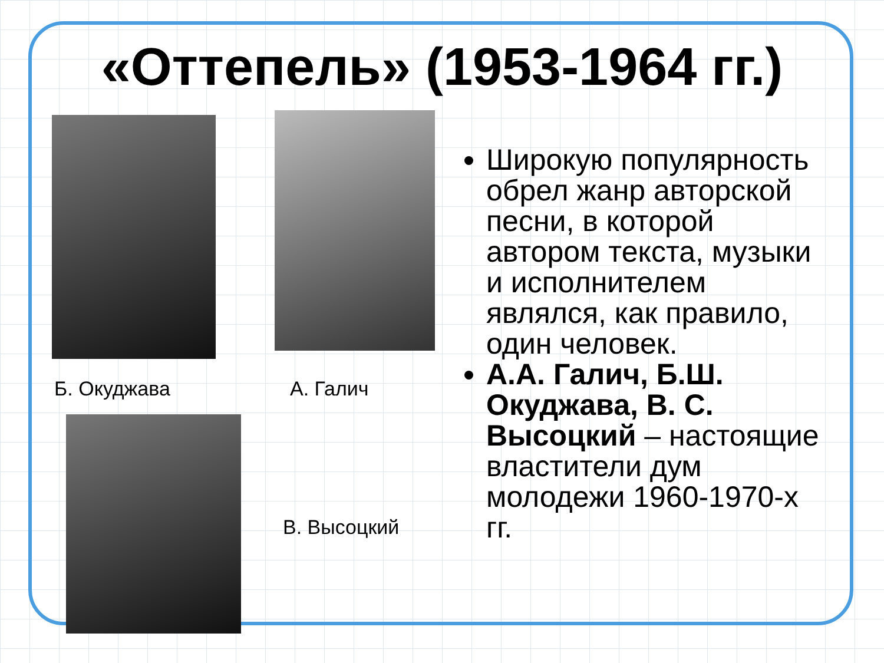«Оттепель» (1953-1964 гг.)
Б. Окуджава А. Галич
В. Высоцкий
Широкую популярность обрел жанр авторской песни, в которой автором текста, музыки и исполнителем являлся, как правило, один человек.
А.А. Галич, Б.Ш. Окуджава, В. С. Высоцкий – настоящие властители дум молодежи 1960-1970-х гг.